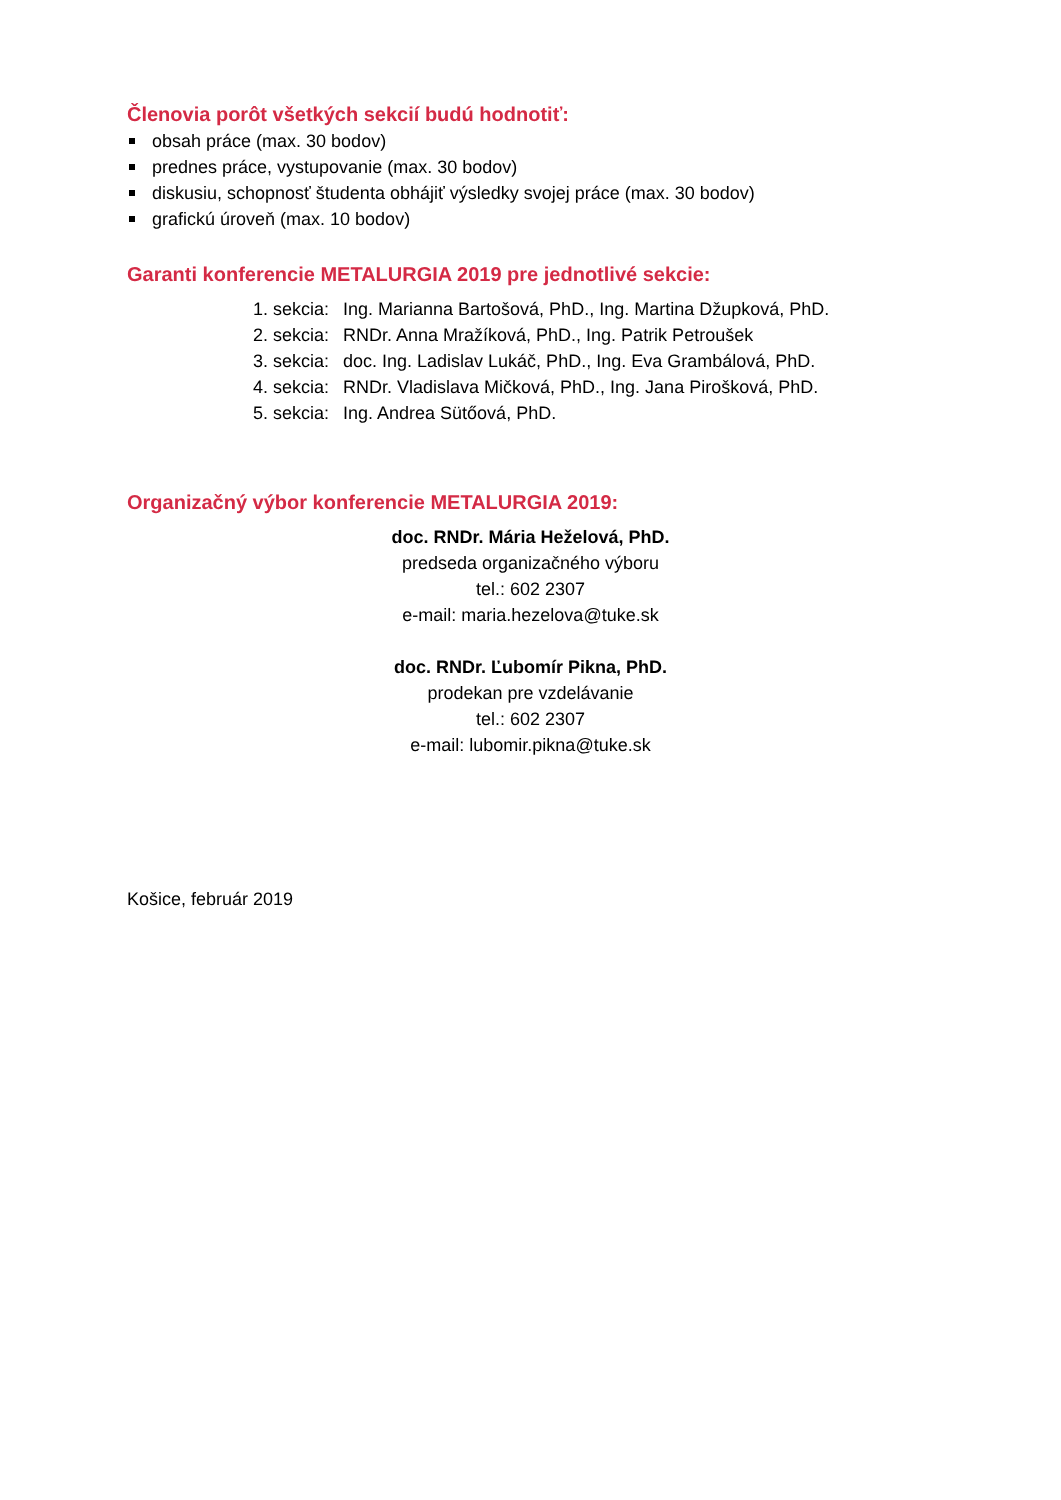Členovia porôt všetkých sekcií budú hodnotiť:
obsah práce (max. 30 bodov)
prednes práce, vystupovanie (max. 30 bodov)
diskusiu, schopnosť študenta obhájiť výsledky svojej práce (max. 30 bodov)
grafickú úroveň (max. 10 bodov)
Garanti konferencie METALURGIA 2019 pre jednotlivé sekcie:
1. sekcia: Ing. Marianna Bartošová, PhD., Ing. Martina Džupková, PhD.
2. sekcia: RNDr. Anna Mražíková, PhD., Ing. Patrik Petroušek
3. sekcia: doc. Ing. Ladislav Lukáč, PhD., Ing. Eva Grambálová, PhD.
4. sekcia: RNDr. Vladislava Mičková, PhD., Ing. Jana Pirošková, PhD.
5. sekcia: Ing. Andrea Sütőová, PhD.
Organizačný výbor konferencie METALURGIA 2019:
doc. RNDr. Mária Heželová, PhD.
predseda organizačného výboru
tel.: 602 2307
e-mail: maria.hezelova@tuke.sk
doc. RNDr. Ľubomír Pikna, PhD.
prodekan pre vzdelávanie
tel.: 602 2307
e-mail: lubomir.pikna@tuke.sk
Košice, február 2019